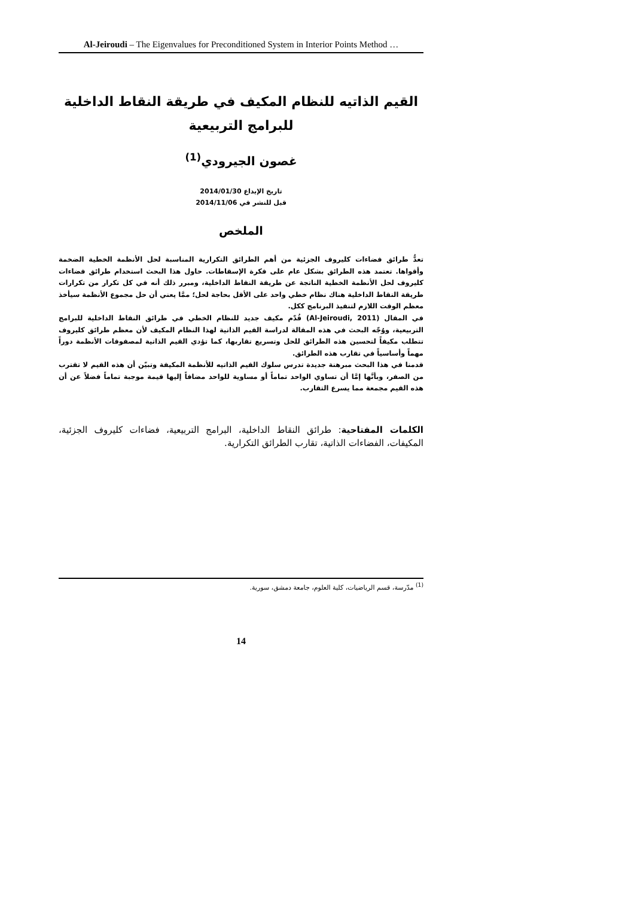Al-Jeiroudi – The Eigenvalues for Preconditioned System in Interior Points Method …
القيم الذاتيه للنظام المكيف في طريقة النقاط الداخلية
للبرامج التربيعية
غصون الجيرودي<sup>(1)</sup>
تاريخ الإيداع 2014/01/30
قبل للنشر في 2014/11/06
الملخص
تعدُّ طرائق فضاءات كليروف الجزئية من أهم الطرائق التكرارية المناسبة لحل الأنظمة الخطية الضخمة وأقواها. تعتمد هذه الطرائق بشكل عام على فكرة الإسقاطات. حاول هذا البحث استخدام طرائق فضاءات كليروف لحل الأنظمة الخطية الناتجة عن طريقة النقاط الداخلية، ومبرر ذلك أنه في كل تكرار من تكرارات طريقة النقاط الداخلية هناك نظام خطي واحد على الأقل بحاجة لحل؛ ممَّا يعني أن حل مجموع الأنظمة سيأخذ معظم الوقت اللازم لتنفيذ البرنامج ككل.
في المقال (Al-Jeiroudi, 2011) قُدّم مكيف جديد للنظام الخطي في طرائق النقاط الداخلية للبرامج التربيعية، ووُجّه البحث في هذه المقالة لدراسة القيم الذاتية لهذا النظام المكيف لأن معظم طرائق كليروف تتطلب مكيفاً لتحسين هذه الطرائق للحل وتسريع تقاربها، كما تؤدي القيم الذاتية لمصفوفات الأنظمة دوراً مهماً وأساسياً في تقارب هذه الطرائق.
قدمنا في هذا البحث مبرهنة جديدة تدرس سلوك القيم الذاتيه للأنظمة المكيفة وتبيّن أن هذه القيم لا تقترب من الصفر، وبأنَّها إمَّا أن تساوي الواحد تماماً أو مساوية للواحد مضافاً إليها قيمة موجبة تماماً فضلاً عن أن هذه القيم مجمعة مما يسرع التقارب.
الكلمات المفتاحية: طرائق النقاط الداخلية، البرامج التربيعية، فضاءات كليروف الجزئية، المكيفات، الفضاءات الذاتية، تقارب الطرائق التكرارية.
<sup>(1)</sup> مدّرسة، قسم الرياضيات، كلية العلوم، جامعة دمشق، سورية.
14